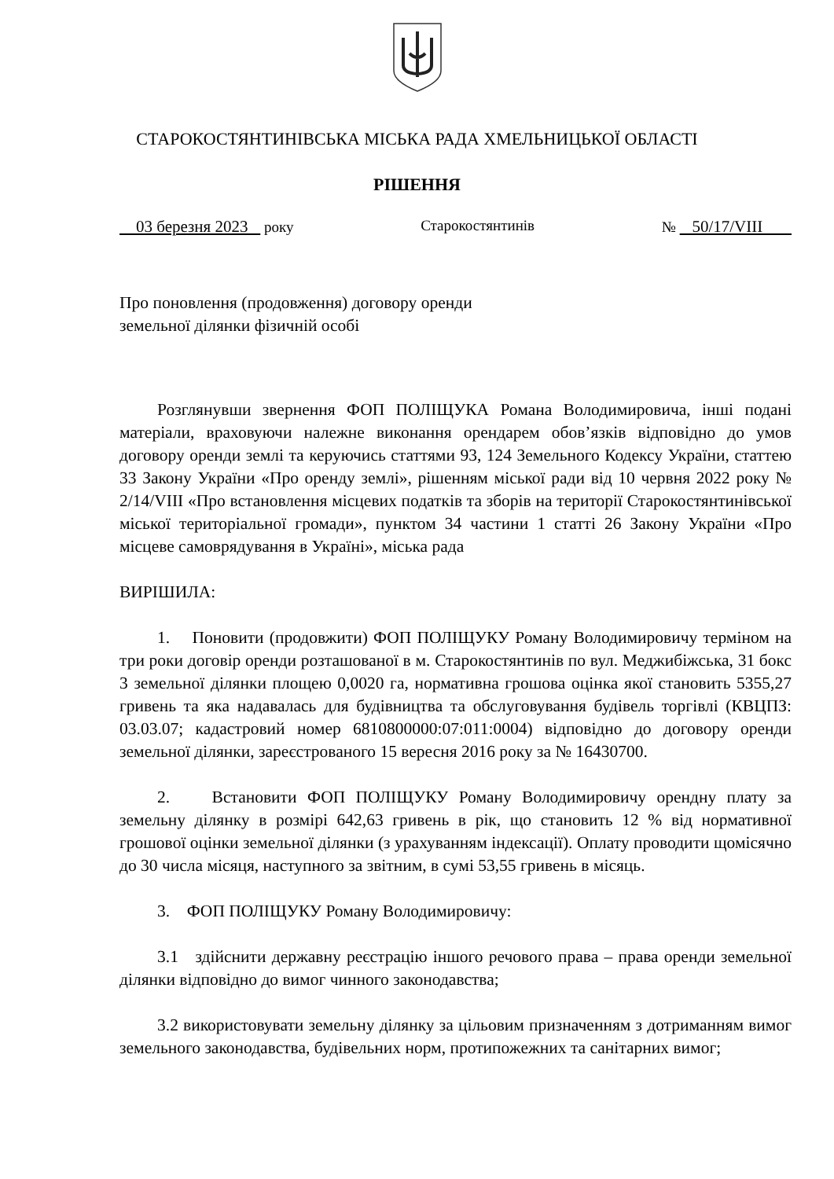СТАРОКОСТЯНТИНІВСЬКА МІСЬКА РАДА ХМЕЛЬНИЦЬКОЇ ОБЛАСТІ
РІШЕННЯ
03 березня 2023 року Старокостянтинів № 50/17/VIII
Про поновлення (продовження) договору оренди
земельної ділянки фізичній особі
Розглянувши звернення ФОП ПОЛІЩУКА Романа Володимировича, інші подані матеріали, враховуючи належне виконання орендарем обов’язків відповідно до умов договору оренди землі та керуючись статтями 93, 124 Земельного Кодексу України, статтею 33 Закону України «Про оренду землі», рішенням міської ради від 10 червня 2022 року № 2/14/VIII «Про встановлення місцевих податків та зборів на території Старокостянтинівської міської територіальної громади», пунктом 34 частини 1 статті 26 Закону України «Про місцеве самоврядування в Україні», міська рада
ВИРІШИЛА:
1. Поновити (продовжити) ФОП ПОЛІЩУКУ Роману Володимировичу терміном на три роки договір оренди розташованої в м. Старокостянтинів по вул. Меджибіжська, 31 бокс 3 земельної ділянки площею 0,0020 га, нормативна грошова оцінка якої становить 5355,27 гривень та яка надавалась для будівництва та обслуговування будівель торгівлі (КВЦПЗ: 03.03.07; кадастровий номер 6810800000:07:011:0004) відповідно до договору оренди земельної ділянки, зареєстрованого 15 вересня 2016 року за № 16430700.
2. Встановити ФОП ПОЛІЩУКУ Роману Володимировичу орендну плату за земельну ділянку в розмірі 642,63 гривень в рік, що становить 12 % від нормативної грошової оцінки земельної ділянки (з урахуванням індексації). Оплату проводити щомісячно до 30 числа місяця, наступного за звітним, в сумі 53,55 гривень в місяць.
3. ФОП ПОЛІЩУКУ Роману Володимировичу:
3.1 здійснити державну реєстрацію іншого речового права – права оренди земельної ділянки відповідно до вимог чинного законодавства;
3.2 використовувати земельну ділянку за цільовим призначенням з дотриманням вимог земельного законодавства, будівельних норм, протипожежних та санітарних вимог;